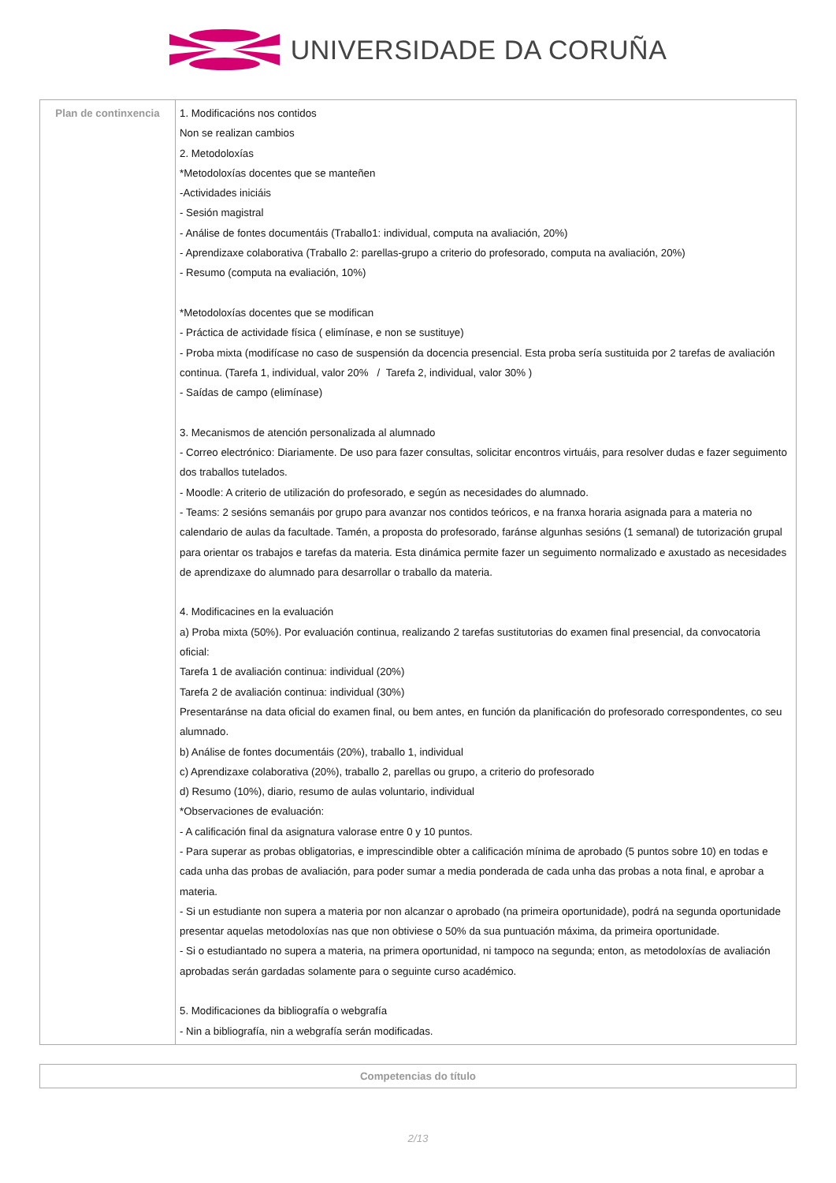UNIVERSIDADE DA CORUÑA
| Plan de continxencia | 1. Modificacións nos contidos Non se realizan cambios 2. Metodoloxías *Metodoloxías docentes que se manteñen -Actividades iniciáis - Sesión magistral - Análise de fontes documentáis (Traballo1: individual, computa na avaliación, 20%) - Aprendizaxe colaborativa (Traballo 2: parellas-grupo a criterio do profesorado, computa na avaliación, 20%) - Resumo (computa na evaliación, 10%) *Metodoloxías docentes que se modifican - Práctica de actividade física ( elimínase, e non se sustituye) - Proba mixta (modifícase no caso de suspensión da docencia presencial. Esta proba sería sustituida por 2 tarefas de avaliación continua. (Tarefa 1, individual, valor 20% / Tarefa 2, individual, valor 30% ) - Saídas de campo (elimínase) 3. Mecanismos de atención personalizada al alumnado - Correo electrónico: Diariamente. De uso para fazer consultas, solicitar encontros virtuáis, para resolver dudas e fazer seguimento dos traballos tutelados. - Moodle: A criterio de utilización do profesorado, e según as necesidades do alumnado. - Teams: 2 sesións semanáis por grupo para avanzar nos contidos teóricos, e na franxa horaria asignada para a materia no calendario de aulas da facultade. Tamén, a proposta do profesorado, faránse algunhas sesións (1 semanal) de tutorización grupal para orientar os trabajos e tarefas da materia. Esta dinámica permite fazer un seguimento normalizado e axustado as necesidades de aprendizaxe do alumnado para desarrollar o traballo da materia. 4. Modificacines en la evaluación a) Proba mixta (50%). Por evaluación continua, realizando 2 tarefas sustitutorias do examen final presencial, da convocatoria oficial: Tarefa 1 de avaliación continua: individual (20%) Tarefa 2 de avaliación continua: individual (30%) Presentaránse na data oficial do examen final, ou bem antes, en función da planificación do profesorado correspondentes, co seu alumnado. b) Análise de fontes documentáis (20%), traballo 1, individual c) Aprendizaxe colaborativa (20%), traballo 2, parellas ou grupo, a criterio do profesorado d) Resumo (10%), diario, resumo de aulas voluntario, individual *Observaciones de evaluación: - A calificación final da asignatura valorase entre 0 y 10 puntos. - Para superar as probas obligatorias, e imprescindible obter a calificación mínima de aprobado (5 puntos sobre 10) en todas e cada unha das probas de avaliación, para poder sumar a media ponderada de cada unha das probas a nota final, e aprobar a materia. - Si un estudiante non supera a materia por non alcanzar o aprobado (na primeira oportunidade), podrá na segunda oportunidade presentar aquelas metodoloxías nas que non obtiviese o 50% da sua puntuación máxima, da primeira oportunidade. - Si o estudiantado no supera a materia, na primera oportunidad, ni tampoco na segunda; enton, as metodoloxías de avaliación aprobadas serán gardadas solamente para o seguinte curso académico. 5. Modificaciones da bibliografía o webgrafía - Nin a bibliografía, nin a webgrafía serán modificadas. |
| Competencias do título |
2/13